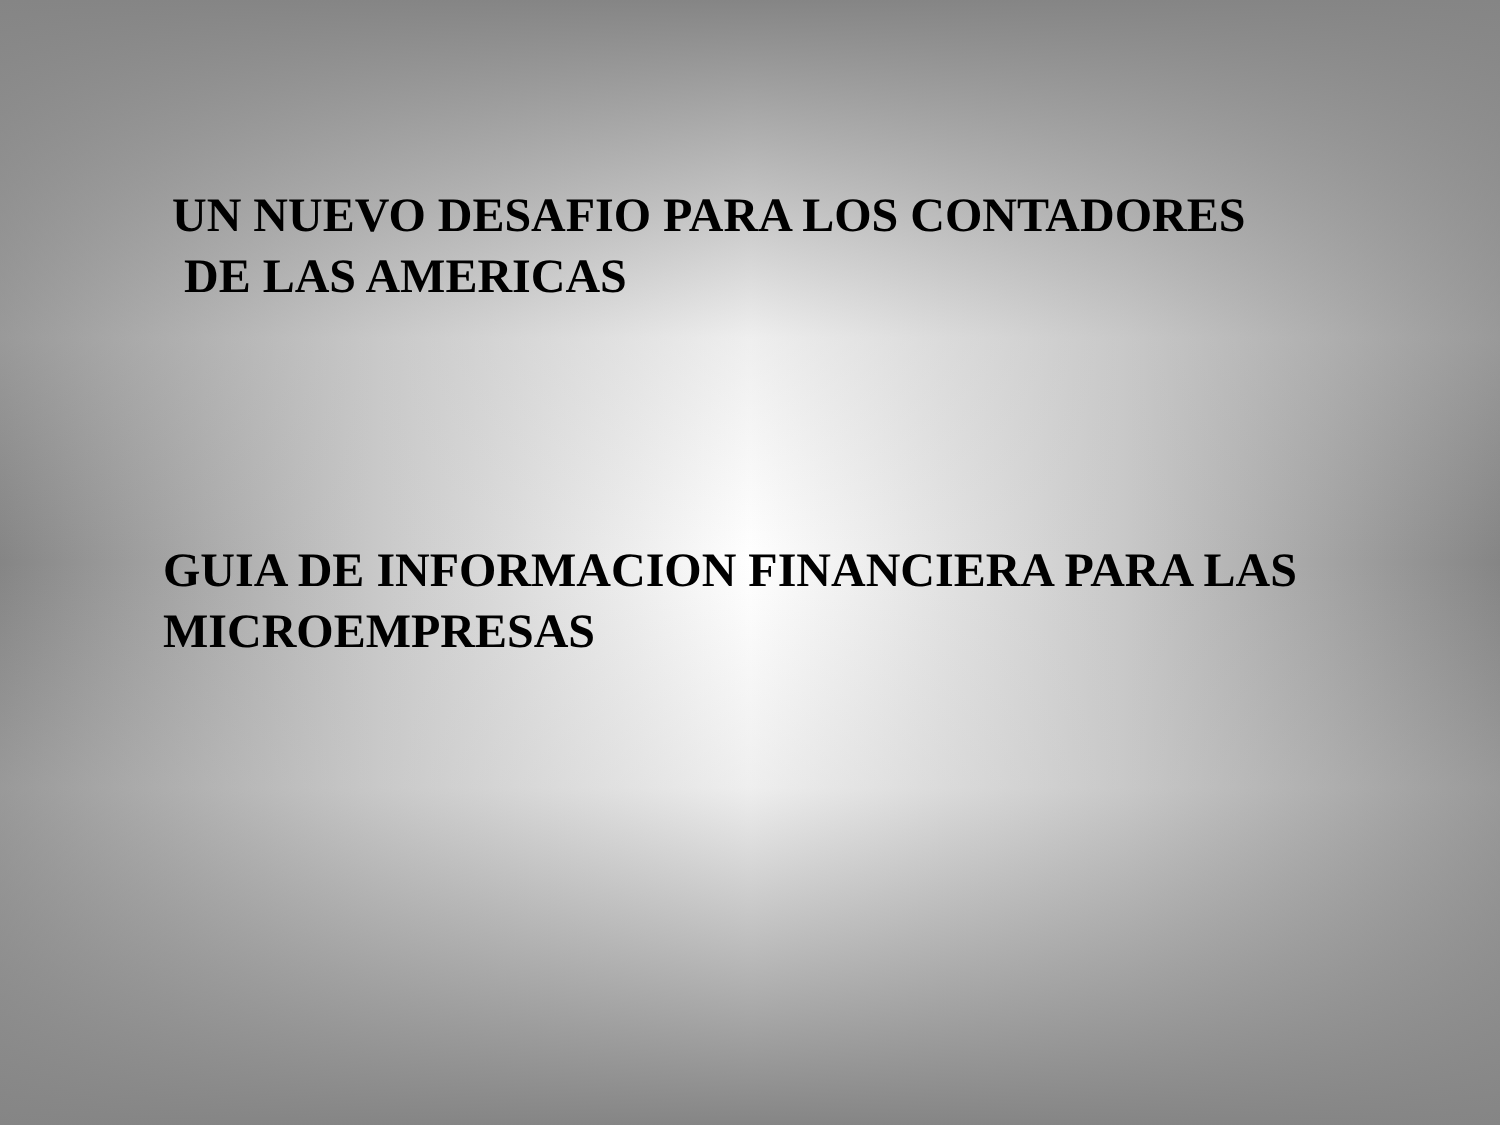UN NUEVO DESAFIO PARA LOS CONTADORES
DE LAS AMERICAS
GUIA DE INFORMACION FINANCIERA PARA LAS
MICROEMPRESAS